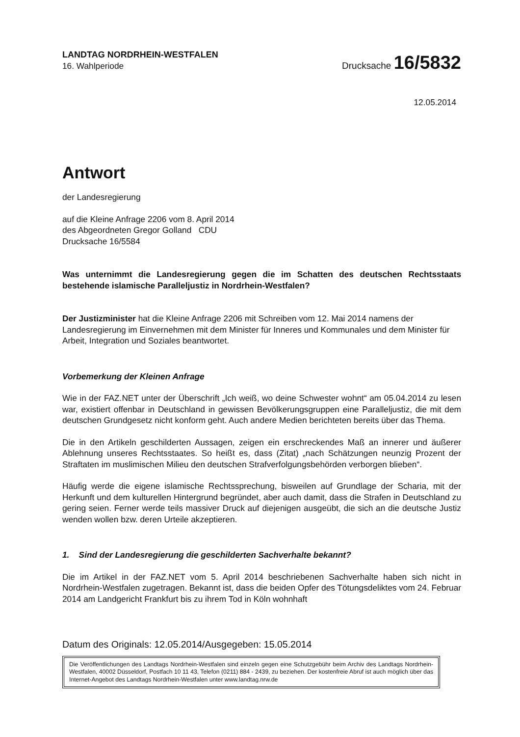LANDTAG NORDRHEIN-WESTFALEN
16. Wahlperiode
Drucksache 16/5832
12.05.2014
Antwort
der Landesregierung
auf die Kleine Anfrage 2206 vom 8. April 2014
des Abgeordneten Gregor Golland CDU
Drucksache 16/5584
Was unternimmt die Landesregierung gegen die im Schatten des deutschen Rechtsstaats bestehende islamische Paralleljustiz in Nordrhein-Westfalen?
Der Justizminister hat die Kleine Anfrage 2206 mit Schreiben vom 12. Mai 2014 namens der Landesregierung im Einvernehmen mit dem Minister für Inneres und Kommunales und dem Minister für Arbeit, Integration und Soziales beantwortet.
Vorbemerkung der Kleinen Anfrage
Wie in der FAZ.NET unter der Überschrift „Ich weiß, wo deine Schwester wohnt“ am 05.04.2014 zu lesen war, existiert offenbar in Deutschland in gewissen Bevölkerungsgruppen eine Paralleljustiz, die mit dem deutschen Grundgesetz nicht konform geht. Auch andere Medien berichteten bereits über das Thema.
Die in den Artikeln geschilderten Aussagen, zeigen ein erschreckendes Maß an innerer und äußerer Ablehnung unseres Rechtsstaates. So heißt es, dass (Zitat) „nach Schätzungen neunzig Prozent der Straftaten im muslimischen Milieu den deutschen Strafverfolgungsbehörden verborgen blieben“.
Häufig werde die eigene islamische Rechtssprechung, bisweilen auf Grundlage der Scharia, mit der Herkunft und dem kulturellen Hintergrund begründet, aber auch damit, dass die Strafen in Deutschland zu gering seien. Ferner werde teils massiver Druck auf diejenigen ausgeübt, die sich an die deutsche Justiz wenden wollen bzw. deren Urteile akzeptieren.
1. Sind der Landesregierung die geschilderten Sachverhalte bekannt?
Die im Artikel in der FAZ.NET vom 5. April 2014 beschriebenen Sachverhalte haben sich nicht in Nordrhein-Westfalen zugetragen. Bekannt ist, dass die beiden Opfer des Tötungsdeliktes vom 24. Februar 2014 am Landgericht Frankfurt bis zu ihrem Tod in Köln wohnhaft
Datum des Originals: 12.05.2014/Ausgegeben: 15.05.2014
Die Veröffentlichungen des Landtags Nordrhein-Westfalen sind einzeln gegen eine Schutzgebühr beim Archiv des Landtags Nordrhein-Westfalen, 40002 Düsseldorf, Postfach 10 11 43, Telefon (0211) 884 - 2439, zu beziehen. Der kostenfreie Abruf ist auch möglich über das Internet-Angebot des Landtags Nordrhein-Westfalen unter www.landtag.nrw.de